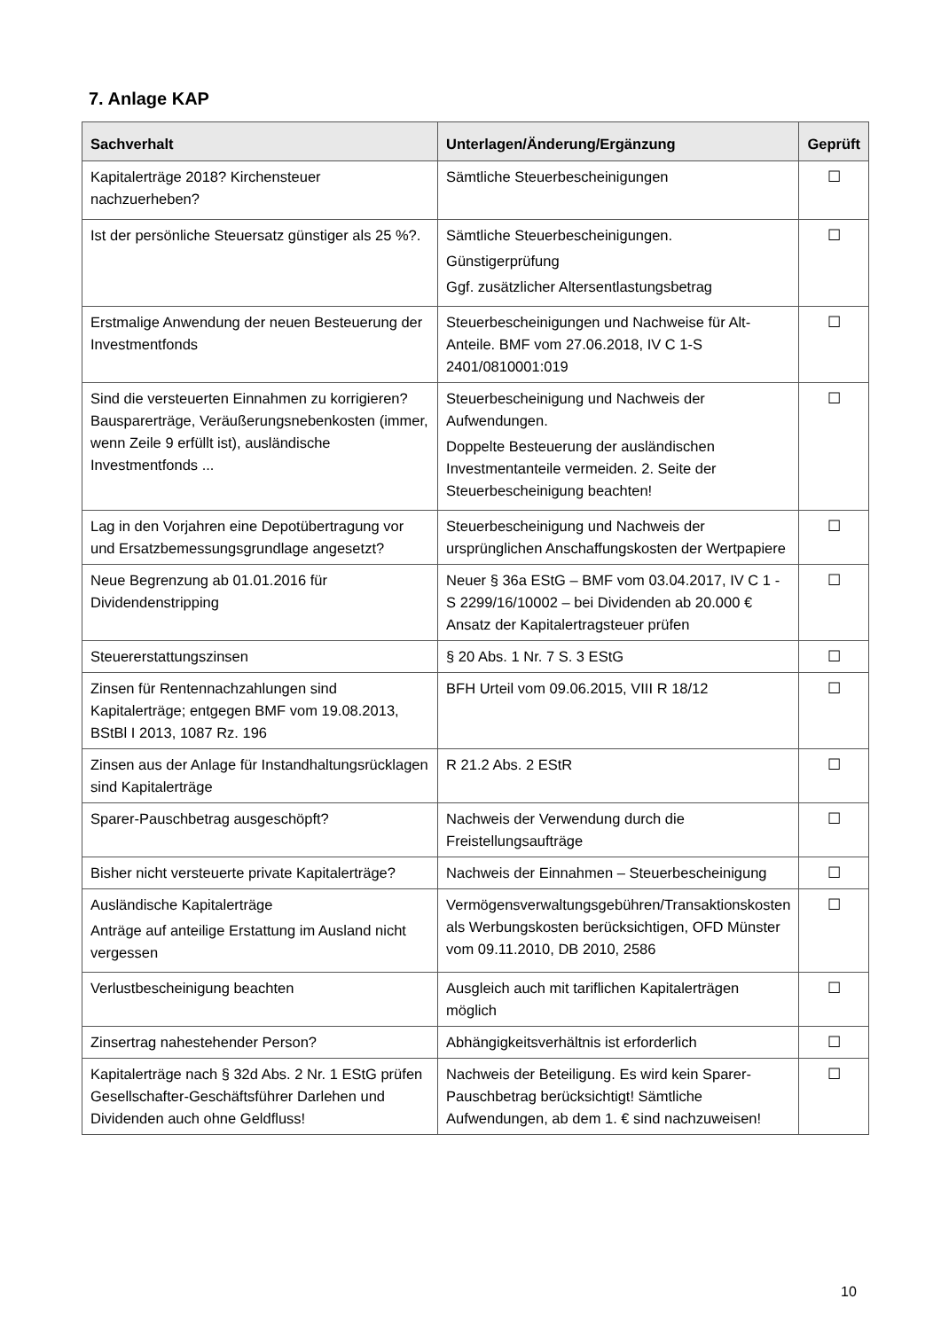7. Anlage KAP
| Sachverhalt | Unterlagen/Änderung/Ergänzung | Geprüft |
| --- | --- | --- |
| Kapitalerträge 2018? Kirchensteuer nachzuerheben? | Sämtliche Steuerbescheinigungen | ☐ |
| Ist der persönliche Steuersatz günstiger als 25 %?. | Sämtliche Steuerbescheinigungen. Günstigerprüfung Ggf. zusätzlicher Altersentlastungsbetrag | ☐ |
| Erstmalige Anwendung der neuen Besteuerung der Investmentfonds | Steuerbescheinigungen und Nachweise für Alt-Anteile. BMF vom 27.06.2018, IV C 1-S 2401/0810001:019 | ☐ |
| Sind die versteuerten Einnahmen zu korrigieren? Bausparerträge, Veräußerungsnebenkosten (immer, wenn Zeile 9 erfüllt ist), ausländische Investmentfonds ... | Steuerbescheinigung und Nachweis der Aufwendungen. Doppelte Besteuerung der ausländischen Investmentanteile vermeiden. 2. Seite der Steuerbescheinigung beachten! | ☐ |
| Lag in den Vorjahren eine Depotübertragung vor und Ersatzbemessungsgrundlage angesetzt? | Steuerbescheinigung und Nachweis der ursprünglichen Anschaffungskosten der Wertpapiere | ☐ |
| Neue Begrenzung ab 01.01.2016 für Dividendenstripping | Neuer § 36a EStG – BMF vom 03.04.2017, IV C 1 - S 2299/16/10002 – bei Dividenden ab 20.000 € Ansatz der Kapitalertragsteuer prüfen | ☐ |
| Steuererstattungszinsen | § 20 Abs. 1 Nr. 7 S. 3 EStG | ☐ |
| Zinsen für Rentennachzahlungen sind Kapitalerträge; entgegen BMF vom 19.08.2013, BStBl I 2013, 1087 Rz. 196 | BFH Urteil vom 09.06.2015, VIII R 18/12 | ☐ |
| Zinsen aus der Anlage für Instandhaltungsrücklagen sind Kapitalerträge | R 21.2 Abs. 2 EStR | ☐ |
| Sparer-Pauschbetrag ausgeschöpft? | Nachweis der Verwendung durch die Freistellungsaufträge | ☐ |
| Bisher nicht versteuerte private Kapitalerträge? | Nachweis der Einnahmen – Steuerbescheinigung | ☐ |
| Ausländische Kapitalerträge Anträge auf anteilige Erstattung im Ausland nicht vergessen | Vermögensverwaltungsgebühren/Transaktionskosten als Werbungskosten berücksichtigen, OFD Münster vom 09.11.2010, DB 2010, 2586 | ☐ |
| Verlustbescheinigung beachten | Ausgleich auch mit tariflichen Kapitalerträgen möglich | ☐ |
| Zinsertrag nahestehender Person? | Abhängigkeitsverhältnis ist erforderlich | ☐ |
| Kapitalerträge nach § 32d Abs. 2 Nr. 1 EStG prüfen Gesellschafter-Geschäftsführer Darlehen und Dividenden auch ohne Geldfluss! | Nachweis der Beteiligung. Es wird kein Sparer-Pauschbetrag berücksichtigt! Sämtliche Aufwendungen, ab dem 1. € sind nachzuweisen! | ☐ |
10